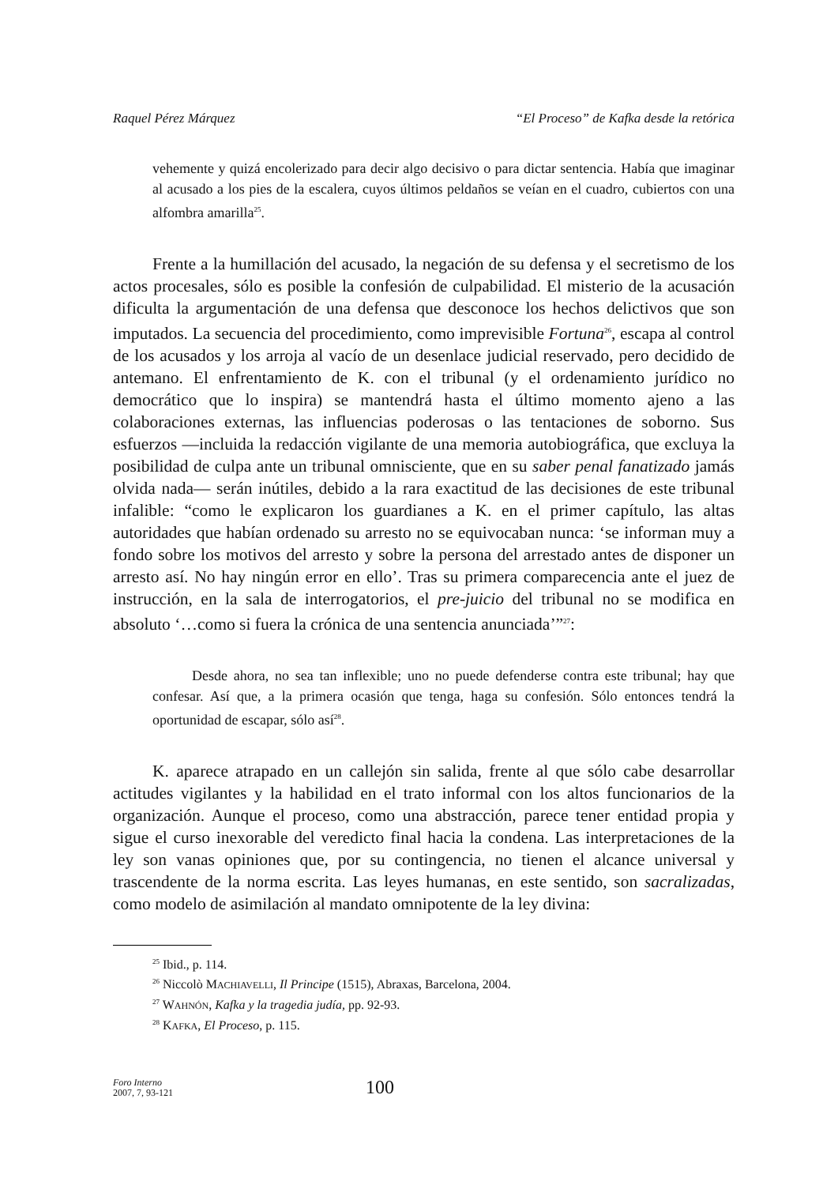Raquel Pérez Márquez “El Proceso” de Kafka desde la retórica
vehemente y quizá encolerizado para decir algo decisivo o para dictar sentencia. Había que imaginar al acusado a los pies de la escalera, cuyos últimos peldaños se veían en el cuadro, cubiertos con una alfombra amarilla<sup>25</sup>.
Frente a la humillación del acusado, la negación de su defensa y el secretismo de los actos procesales, sólo es posible la confesión de culpabilidad. El misterio de la acusación dificulta la argumentación de una defensa que desconoce los hechos delictivos que son imputados. La secuencia del procedimiento, como imprevisible Fortuna<sup>26</sup>, escapa al control de los acusados y los arroja al vacío de un desenlace judicial reservado, pero decidido de antemano. El enfrentamiento de K. con el tribunal (y el ordenamiento jurídico no democrático que lo inspira) se mantendrá hasta el último momento ajeno a las colaboraciones externas, las influencias poderosas o las tentaciones de soborno. Sus esfuerzos —incluida la redacción vigilante de una memoria autobiográfica, que excluya la posibilidad de culpa ante un tribunal omnisciente, que en su saber penal fanatizado jamás olvida nada— serán inútiles, debido a la rara exactitud de las decisiones de este tribunal infalible: “como le explicaron los guardianes a K. en el primer capítulo, las altas autoridades que habían ordenado su arresto no se equivocaban nunca: ‘se informan muy a fondo sobre los motivos del arresto y sobre la persona del arrestado antes de disponer un arresto así. No hay ningún error en ello’. Tras su primera comparecencia ante el juez de instrucción, en la sala de interrogatorios, el pre-juicio del tribunal no se modifica en absoluto ‘…como si fuera la crónica de una sentencia anunciada’”<sup>27</sup>:
Desde ahora, no sea tan inflexible; uno no puede defenderse contra este tribunal; hay que confesar. Así que, a la primera ocasión que tenga, haga su confesión. Sólo entonces tendrá la oportunidad de escapar, sólo así<sup>28</sup>.
K. aparece atrapado en un callejón sin salida, frente al que sólo cabe desarrollar actitudes vigilantes y la habilidad en el trato informal con los altos funcionarios de la organización. Aunque el proceso, como una abstracción, parece tener entidad propia y sigue el curso inexorable del veredicto final hacia la condena. Las interpretaciones de la ley son vanas opiniones que, por su contingencia, no tienen el alcance universal y trascendente de la norma escrita. Las leyes humanas, en este sentido, son sacralizadas, como modelo de asimilación al mandato omnipotente de la ley divina:
<sup>25</sup> Ibid., p. 114.
<sup>26</sup> Niccolò MACHIAVELLI, Il Principe (1515), Abraxas, Barcelona, 2004.
<sup>27</sup> WAHNÓN, Kafka y la tragedia judía, pp. 92-93.
<sup>28</sup> KAFKA, El Proceso, p. 115.
Foro Interno
2007, 7, 93-121
100